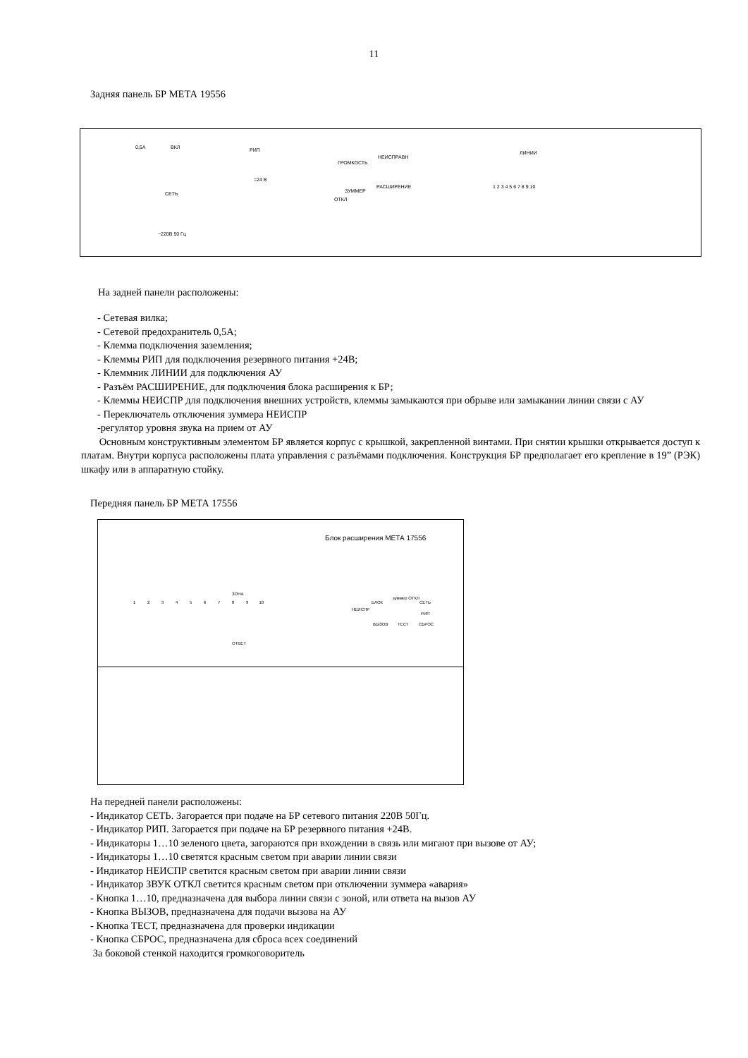11
Задняя панель БР МЕТА 19556
0,5А ВКЛ РИП
=24 В
СЕТЬ
~220В 50 Гц
ГРОМКОСТЬ
НЕИСПРАВН
РАСШИРЕНИЕ
ЗУММЕР
ОТКЛ
ЛИНИИ
1 2 3 4 5 6 7 8 9 10
На задней панели расположены:
- Сетевая вилка;
- Сетевой предохранитель 0,5А;
- Клемма подключения заземления;
- Клеммы РИП для подключения резервного питания +24В;
- Клеммник ЛИНИИ для подключения АУ
- Разъём РАСШИРЕНИЕ, для подключения блока расширения к БР;
- Клеммы НЕИСПР для подключения внешних устройств, клеммы замыкаются при обрыве или замыкании линии связи с АУ
- Переключатель отключения зуммера НЕИСПР
-регулятор уровня звука на прием от АУ
Основным конструктивным элементом БР является корпус с крышкой, закрепленной винтами. При снятии крышки открывается доступ к платам. Внутри корпуса расположены плата управления с разъёмами подключения. Конструкция БР предполагает его крепление в 19” (РЭК) шкафу или в аппаратную стойку.
Передняя панель БР МЕТА 17556
Блок расширения МЕТА 17556
ЗОНА
1 2 3 4 5 6 7 8 9 10
НЕИСПР
БЛОК
зуммер ОТКЛ
СЕТЬ
РИП
ВЫЗОВ ТЕСТ СБРОС
ОТВЕТ
На передней панели расположены:
- Индикатор СЕТЬ. Загорается при подаче на БР сетевого питания 220В 50Гц.
- Индикатор РИП. Загорается при подаче на БР резервного питания +24В.
- Индикаторы 1…10 зеленого цвета, загораются при вхождении в связь или мигают при вызове от АУ;
- Индикаторы 1…10 светятся красным светом при аварии линии связи
- Индикатор НЕИСПР светится красным светом при аварии линии связи
- Индикатор ЗВУК ОТКЛ светится красным светом при отключении зуммера «авария»
- Кнопка 1…10, предназначена для выбора линии связи с зоной, или ответа на вызов АУ
- Кнопка ВЫЗОВ, предназначена для подачи вызова на АУ
- Кнопка ТЕСТ, предназначена для проверки индикации
- Кнопка СБРОС, предназначена для сброса всех соединений
За боковой стенкой находится громкоговоритель